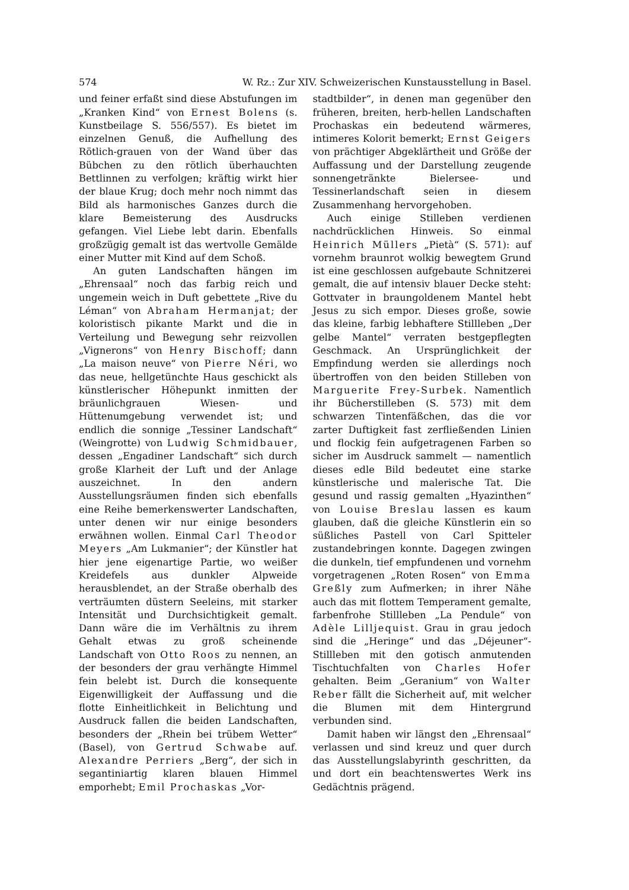574 W. Rz.: Zur XIV. Schweizerischen Kunstausstellung in Basel.
und feiner erfaßt sind diese Abstufungen im „Kranken Kind“ von Ernest Bolens (s. Kunstbeilage S. 556/557). Es bietet im einzelnen Genuß, die Aufhellung des Rötlich-grauen von der Wand über das Bübchen zu den rötlich überhauchten Bettlinnen zu verfolgen; kräftig wirkt hier der blaue Krug; doch mehr noch nimmt das Bild als harmonisches Ganzes durch die klare Bemeisterung des Ausdrucks gefangen. Viel Liebe lebt darin. Ebenfalls großzügig gemalt ist das wertvolle Gemälde einer Mutter mit Kind auf dem Schoß.
An guten Landschaften hängen im „Ehrensaal“ noch das farbig reich und ungemein weich in Duft gebettete „Rive du Léman“ von Abraham Hermanjat; der koloristisch pikante Markt und die in Verteilung und Bewegung sehr reizvollen „Vignerons“ von Henry Bischoff; dann „La maison neuve“ von Pierre Néri, wo das neue, hellgetünchte Haus geschickt als künstlerischer Höhepunkt inmitten der bräunlichgrauen Wiesen- und Hüttenumgebung verwendet ist; und endlich die sonnige „Tessiner Landschaft“ (Weingrotte) von Ludwig Schmidbauer, dessen „Engadiner Landschaft“ sich durch große Klarheit der Luft und der Anlage auszeichnet. In den andern Ausstellungsräumen finden sich ebenfalls eine Reihe bemerkenswerter Landschaften, unter denen wir nur einige besonders erwähnen wollen. Einmal Carl Theodor Meyers „Am Lukmanier“; der Künstler hat hier jene eigenartige Partie, wo weißer Kreidefels aus dunkler Alpweide herausblendet, an der Straße oberhalb des verträumten düstern Seeleins, mit starker Intensität und Durchsichtigkeit gemalt. Dann wäre die im Verhältnis zu ihrem Gehalt etwas zu groß scheinende Landschaft von Otto Roos zu nennen, an der besonders der grau verhängte Himmel fein belebt ist. Durch die konsequente Eigenwilligkeit der Auffassung und die flotte Einheitlichkeit in Belichtung und Ausdruck fallen die beiden Landschaften, besonders der „Rhein bei trübem Wetter“ (Basel), von Gertrud Schwabe auf. Alexandre Perriers „Berg“, der sich in segantiniartig klaren blauen Himmel emporhebt; Emil Prochaskas „Vor-
stadtbilder“, in denen man gegenüber den früheren, breiten, herb-hellen Landschaften Prochaskas ein bedeutend wärmeres, intimeres Kolorit bemerkt; Ernst Geigers von prächtiger Abgeklärtheit und Größe der Auffassung und der Darstellung zeugende sonnengetränkte Bielersee- und Tessinerlandschaft seien in diesem Zusammenhang hervorgehoben.
Auch einige Stilleben verdienen nachdrücklichen Hinweis. So einmal Heinrich Müllers „Pietà“ (S. 571): auf vornehm braunrot wolkig bewegtem Grund ist eine geschlossen aufgebaute Schnitzerei gemalt, die auf intensiv blauer Decke steht: Gottvater in braungoldenem Mantel hebt Jesus zu sich empor. Dieses große, sowie das kleine, farbig lebhaftere Stillleben „Der gelbe Mantel“ verraten bestgepflegten Geschmack. An Ursprünglichkeit der Empfindung werden sie allerdings noch übertroffen von den beiden Stilleben von Marguerite Frey-Surbek. Namentlich ihr Bücherstilleben (S. 573) mit dem schwarzen Tintenfäßchen, das die vor zarter Duftigkeit fast zerfließenden Linien und flockig fein aufgetragenen Farben so sicher im Ausdruck sammelt — namentlich dieses edle Bild bedeutet eine starke künstlerische und malerische Tat. Die gesund und rassig gemalten „Hyazinthen“ von Louise Breslau lassen es kaum glauben, daß die gleiche Künstlerin ein so süßliches Pastell von Carl Spitteler zustandebringen konnte. Dagegen zwingen die dunkeln, tief empfundenen und vornehm vorgetragenen „Roten Rosen“ von Emma Greßly zum Aufmerken; in ihrer Nähe auch das mit flottem Temperament gemalte, farbenfrohe Stillleben „La Pendule“ von Adèle Lilljequist. Grau in grau jedoch sind die „Heringe“ und das „Déjeuner“-Stillleben mit den gotisch anmutenden Tischtuchfalten von Charles Hofer gehalten. Beim „Geranium“ von Walter Reber fällt die Sicherheit auf, mit welcher die Blumen mit dem Hintergrund verbunden sind.
Damit haben wir längst den „Ehrensaal“ verlassen und sind kreuz und quer durch das Ausstellungslabyrinth geschritten, da und dort ein beachtenswertes Werk ins Gedächtnis prägend.